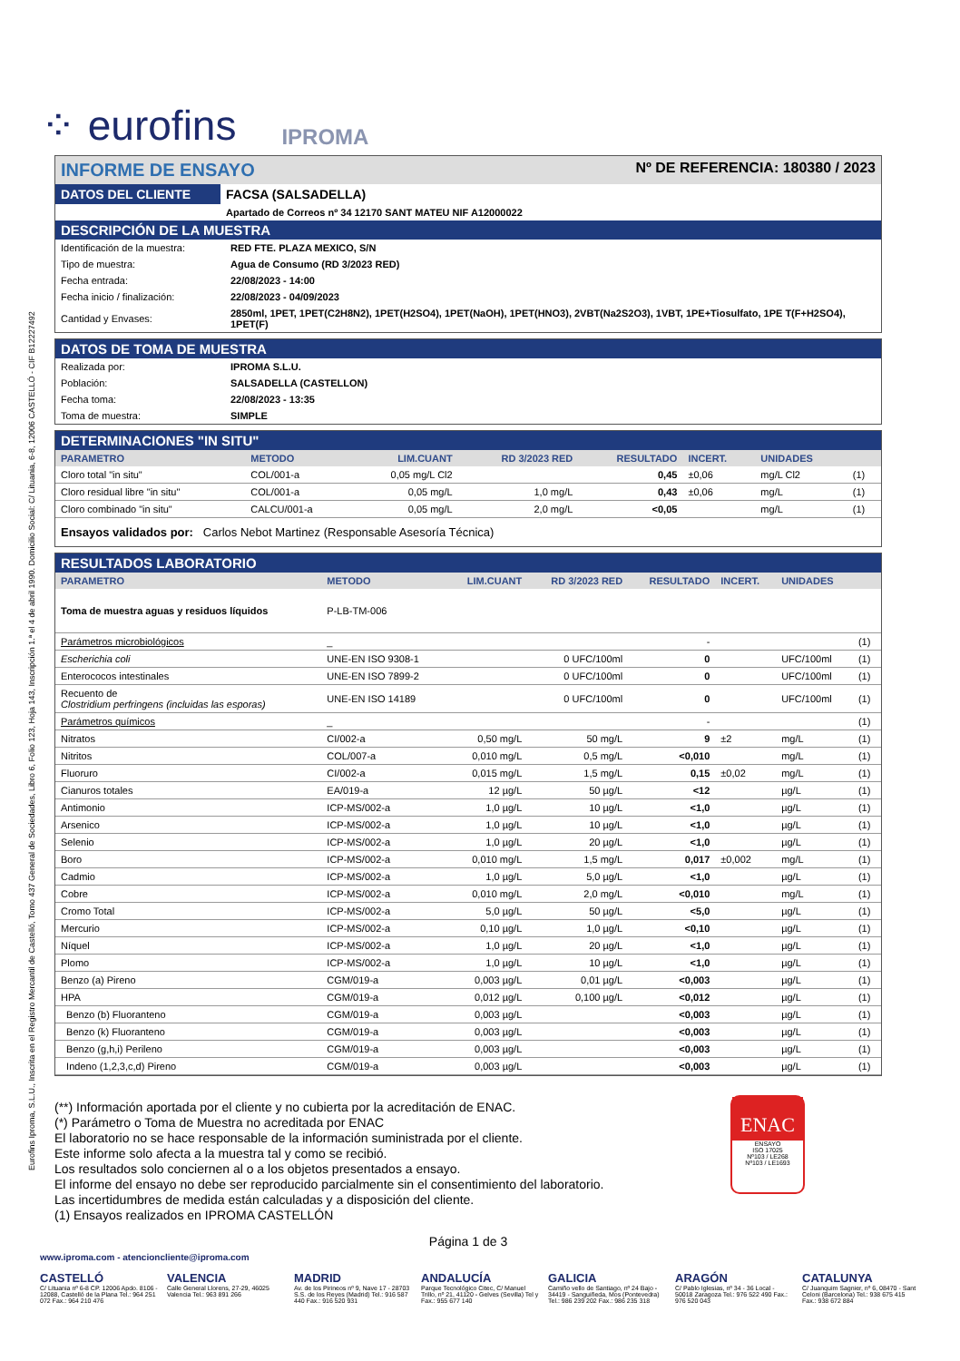Eurofins Iproma, S.L.U., Inscrita en el Registro Mercantil de Castelló, Tomo 437 General de Sociedades, Libro 6, Folio 123, Hoja 143, Inscripción 1.ª el 4 de abril 1990. Domicilio Social: C/ Lituania, 6-8, 12006 CASTELLÓ - CIF B12227492
⁘ eurofins IPROMA
INFORME DE ENSAYO Nº DE REFERENCIA: 180380 / 2023
| DATOS DEL CLIENTE | FACSA (SALSADELLA) |
| | Apartado de Correos nº 34 12170 SANT MATEU NIF A12000022 |
DESCRIPCIÓN DE LA MUESTRA
| Identificación de la muestra: | RED FTE. PLAZA MEXICO, S/N |
| Tipo de muestra: | Agua de Consumo (RD 3/2023 RED) |
| Fecha entrada: | 22/08/2023 - 14:00 |
| Fecha inicio / finalización: | 22/08/2023 - 04/09/2023 |
| Cantidad y Envases: | 2850ml, 1PET, 1PET(C2H8N2), 1PET(H2SO4), 1PET(NaOH), 1PET(HNO3), 2VBT(Na2S2O3), 1VBT, 1PE+Tiosulfato, 1PE T(F+H2SO4), 1PET(F) |
DATOS DE TOMA DE MUESTRA
| Realizada por: | IPROMA S.L.U. |
| Población: | SALSADELLA (CASTELLON) |
| Fecha toma: | 22/08/2023 - 13:35 |
| Toma de muestra: | SIMPLE |
DETERMINACIONES "IN SITU"
| PARAMETRO | METODO | LIM.CUANT | RD 3/2023 RED | RESULTADO | INCERT. | UNIDADES | |
| --- | --- | --- | --- | --- | --- | --- | --- |
| Cloro total "in situ" | COL/001-a | 0,05 mg/L Cl2 | | 0,45 | ±0,06 | mg/L Cl2 | (1) |
| Cloro residual libre "in situ" | COL/001-a | 0,05 mg/L | 1,0 mg/L | 0,43 | ±0,06 | mg/L | (1) |
| Cloro combinado "in situ" | CALCU/001-a | 0,05 mg/L | 2,0 mg/L | <0,05 | | mg/L | (1) |
Ensayos validados por: Carlos Nebot Martinez (Responsable Asesoría Técnica)
RESULTADOS LABORATORIO
| PARAMETRO | METODO | LIM.CUANT | RD 3/2023 RED | RESULTADO | INCERT. | UNIDADES | |
| --- | --- | --- | --- | --- | --- | --- | --- |
| Toma de muestra aguas y residuos líquidos | P-LB-TM-006 | | | | | | |
| Parámetros microbiológicos | _ | | | - | | | (1) |
| Escherichia coli | UNE-EN ISO 9308-1 | | 0 UFC/100ml | 0 | | UFC/100ml | (1) |
| Enterococos intestinales | UNE-EN ISO 7899-2 | | 0 UFC/100ml | 0 | | UFC/100ml | (1) |
| Recuento de Clostridium perfringens (incluidas las esporas) | UNE-EN ISO 14189 | | 0 UFC/100ml | 0 | | UFC/100ml | (1) |
| Parámetros químicos | _ | | | - | | | (1) |
| Nitratos | CI/002-a | 0,50 mg/L | 50 mg/L | 9 | ±2 | mg/L | (1) |
| Nitritos | COL/007-a | 0,010 mg/L | 0,5 mg/L | <0,010 | | mg/L | (1) |
| Fluoruro | CI/002-a | 0,015 mg/L | 1,5 mg/L | 0,15 | ±0,02 | mg/L | (1) |
| Cianuros totales | EA/019-a | 12 µg/L | 50 µg/L | <12 | | µg/L | (1) |
| Antimonio | ICP-MS/002-a | 1,0 µg/L | 10 µg/L | <1,0 | | µg/L | (1) |
| Arsenico | ICP-MS/002-a | 1,0 µg/L | 10 µg/L | <1,0 | | µg/L | (1) |
| Selenio | ICP-MS/002-a | 1,0 µg/L | 20 µg/L | <1,0 | | µg/L | (1) |
| Boro | ICP-MS/002-a | 0,010 mg/L | 1,5 mg/L | 0,017 | ±0,002 | mg/L | (1) |
| Cadmio | ICP-MS/002-a | 1,0 µg/L | 5,0 µg/L | <1,0 | | µg/L | (1) |
| Cobre | ICP-MS/002-a | 0,010 mg/L | 2,0 mg/L | <0,010 | | mg/L | (1) |
| Cromo Total | ICP-MS/002-a | 5,0 µg/L | 50 µg/L | <5,0 | | µg/L | (1) |
| Mercurio | ICP-MS/002-a | 0,10 µg/L | 1,0 µg/L | <0,10 | | µg/L | (1) |
| Níquel | ICP-MS/002-a | 1,0 µg/L | 20 µg/L | <1,0 | | µg/L | (1) |
| Plomo | ICP-MS/002-a | 1,0 µg/L | 10 µg/L | <1,0 | | µg/L | (1) |
| Benzo (a) Pireno | CGM/019-a | 0,003 µg/L | 0,01 µg/L | <0,003 | | µg/L | (1) |
| HPA | CGM/019-a | 0,012 µg/L | 0,100 µg/L | <0,012 | | µg/L | (1) |
| Benzo (b) Fluoranteno | CGM/019-a | 0,003 µg/L | | <0,003 | | µg/L | (1) |
| Benzo (k) Fluoranteno | CGM/019-a | 0,003 µg/L | | <0,003 | | µg/L | (1) |
| Benzo (g,h,i) Perileno | CGM/019-a | 0,003 µg/L | | <0,003 | | µg/L | (1) |
| Indeno (1,2,3,c,d) Pireno | CGM/019-a | 0,003 µg/L | | <0,003 | | µg/L | (1) |
(**) Información aportada por el cliente y no cubierta por la acreditación de ENAC.
(*) Parámetro o Toma de Muestra no acreditada por ENAC
El laboratorio no se hace responsable de la información suministrada por el cliente.
Este informe solo afecta a la muestra tal y como se recibió.
Los resultados solo conciernen al o a los objetos presentados a ensayo.
El informe del ensayo no debe ser reproducido parcialmente sin el consentimiento del laboratorio.
Las incertidumbres de medida están calculadas y a disposición del cliente.
(1) Ensayos realizados en IPROMA CASTELLÓN
ENAC
ENSAYO
ISO 17025
Nº103 / LE268
Nº103 / LE1693
Página 1 de 3
www.iproma.com - atencioncliente@iproma.com
CASTELLÓ
C/ Lituania nº 6-8 CP. 12006 Apdo. 8106 - 12088, Castelló de la Plana Tel.: 964 251 072 Fax.: 964 210 476
VALENCIA
Calle General Llorens, 27-29, 46025 Valencia Tel.: 963 891 266
MADRID
Av. de los Pirineos nº 9, Nave 17 - 28703 S.S. de los Reyes (Madrid) Tel.: 916 587 440 Fax.: 916 520 931
ANDALUCÍA
Parque Tecnológico Citec, C/ Manuel Trillo, nº 21, 41120 - Gelves (Sevilla) Tel y Fax.: 955 677 140
GALICIA
Camiño vello de Santiago, nº 24 Bajo - 34419 - Sanguiñeda, Mos (Pontevedra) Tel.: 986 239 202 Fax.: 986 235 318
ARAGÓN
C/ Pablo Iglesias, nº 34 - 36 Local - 50018 Zaragoza Tel.: 976 522 490 Fax.: 976 520 043
CATALUNYA
C/ Juanquim Sagnier, nº 6, 08470 - Sant Celoni (Barcelona) Tel.: 938 675 415 Fax.: 938 672 884